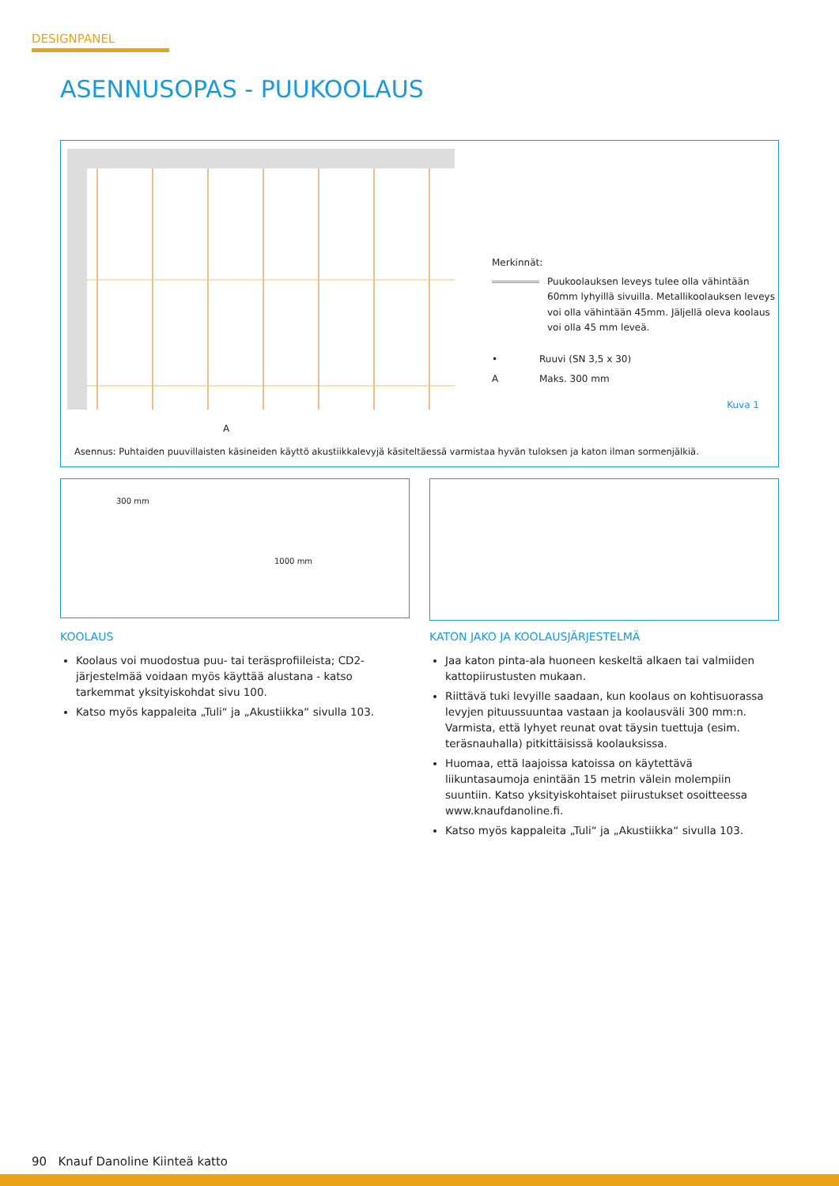DESIGNPANEL
ASENNUSOPAS - PUUKOOLAUS
A
Merkinnät:
Puukoolauksen leveys tulee olla vähintään
60mm lyhyillä sivuilla. Metallikoolauksen leveys
voi olla vähintään 45mm. Jäljellä oleva koolaus
voi olla 45 mm leveä.
• Ruuvi (SN 3,5 x 30)
A Maks. 300 mm
Kuva 1
Asennus: Puhtaiden puuvillaisten käsineiden käyttö akustiikkalevyjä käsiteltäessä varmistaa hyvän tuloksen ja katon ilman sormenjälkiä.
300 mm
1000 mm
KOOLAUS
Koolaus voi muodostua puu- tai teräsprofiileista; CD2-järjestelmää voidaan myös käyttää alustana - katso tarkemmat yksityiskohdat sivu 100.
Katso myös kappaleita „Tuli“ ja „Akustiikka“ sivulla 103.
KATON JAKO JA KOOLAUSJÄRJESTELMÄ
Jaa katon pinta-ala huoneen keskeltä alkaen tai valmiiden kattopiirustusten mukaan.
Riittävä tuki levyille saadaan, kun koolaus on kohtisuorassa levyjen pituussuuntaa vastaan ja koolausväli 300 mm:n. Varmista, että lyhyet reunat ovat täysin tuettuja (esim. teräsnauhalla) pitkittäisissä koolauksissa.
Huomaa, että laajoissa katoissa on käytettävä liikuntasaumoja enintään 15 metrin välein molempiin suuntiin. Katso yksityiskohtaiset piirustukset osoitteessa www.knaufdanoline.fi.
Katso myös kappaleita „Tuli“ ja „Akustiikka“ sivulla 103.
90 Knauf Danoline Kiinteä katto